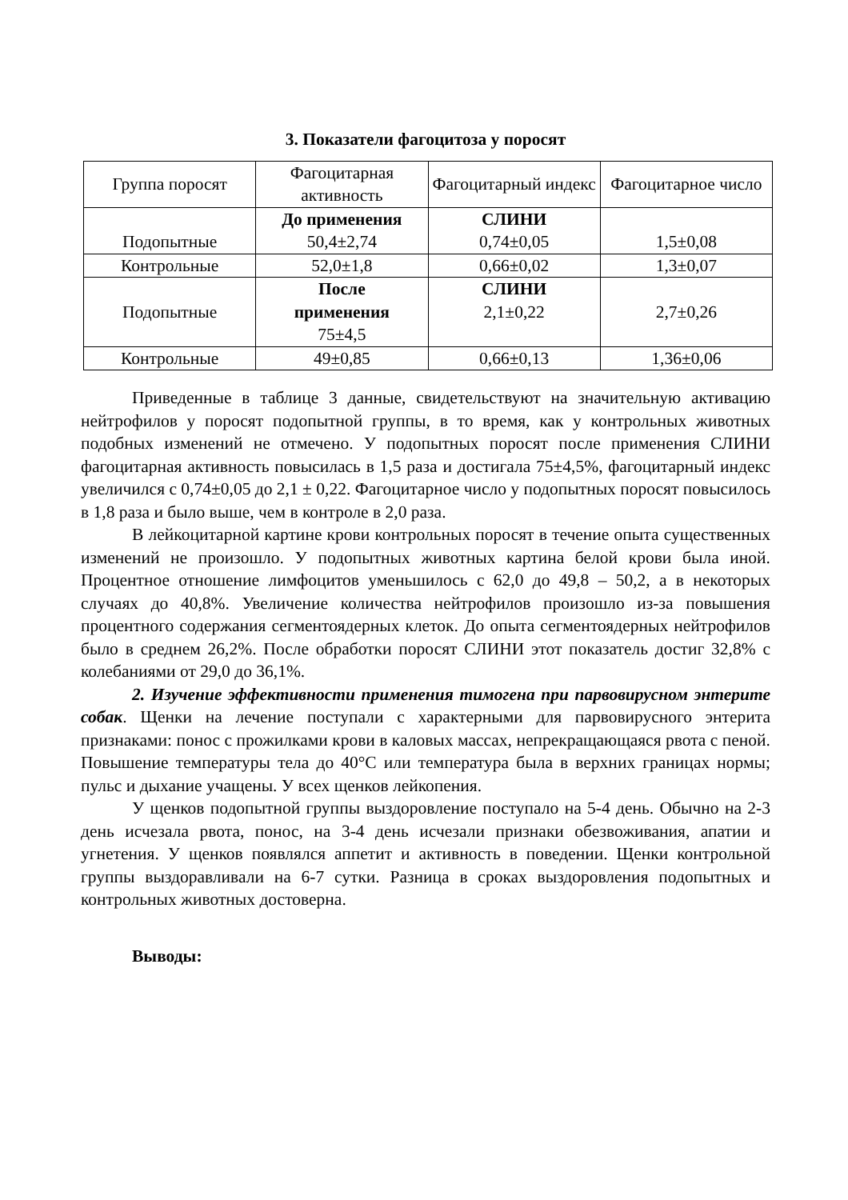3. Показатели фагоцитоза у поросят
| Группа поросят | Фагоцитарная активность | Фагоцитарный индекс | Фагоцитарное число |
| --- | --- | --- | --- |
| Подопытные | До применения 50,4±2,74 | СЛИНИ 0,74±0,05 | 1,5±0,08 |
| Контрольные | 52,0±1,8 | 0,66±0,02 | 1,3±0,07 |
| Подопытные | После применения 75±4,5 | СЛИНИ 2,1±0,22 | 2,7±0,26 |
| Контрольные | 49±0,85 | 0,66±0,13 | 1,36±0,06 |
Приведенные в таблице 3 данные, свидетельствуют на значительную активацию нейтрофилов у поросят подопытной группы, в то время, как у контрольных животных подобных изменений не отмечено. У подопытных поросят после применения СЛИНИ фагоцитарная активность повысилась в 1,5 раза и достигала 75±4,5%, фагоцитарный индекс увеличился с 0,74±0,05 до 2,1 ± 0,22. Фагоцитарное число у подопытных поросят повысилось в 1,8 раза и было выше, чем в контроле в 2,0 раза.
В лейкоцитарной картине крови контрольных поросят в течение опыта существенных изменений не произошло. У подопытных животных картина белой крови была иной. Процентное отношение лимфоцитов уменьшилось с 62,0 до 49,8 – 50,2, а в некоторых случаях до 40,8%. Увеличение количества нейтрофилов произошло из-за повышения процентного содержания сегментоядерных клеток. До опыта сегментоядерных нейтрофилов было в среднем 26,2%. После обработки поросят СЛИНИ этот показатель достиг 32,8% с колебаниями от 29,0 до 36,1%.
2. Изучение эффективности применения тимогена при парвовирусном энтерите собак. Щенки на лечение поступали с характерными для парвовирусного энтерита признаками: понос с прожилками крови в каловых массах, непрекращающаяся рвота с пеной. Повышение температуры тела до 40°С или температура была в верхних границах нормы; пульс и дыхание учащены. У всех щенков лейкопения.
У щенков подопытной группы выздоровление поступало на 5-4 день. Обычно на 2-3 день исчезала рвота, понос, на 3-4 день исчезали признаки обезвоживания, апатии и угнетения. У щенков появлялся аппетит и активность в поведении. Щенки контрольной группы выздоравливали на 6-7 сутки. Разница в сроках выздоровления подопытных и контрольных животных достоверна.
Выводы: